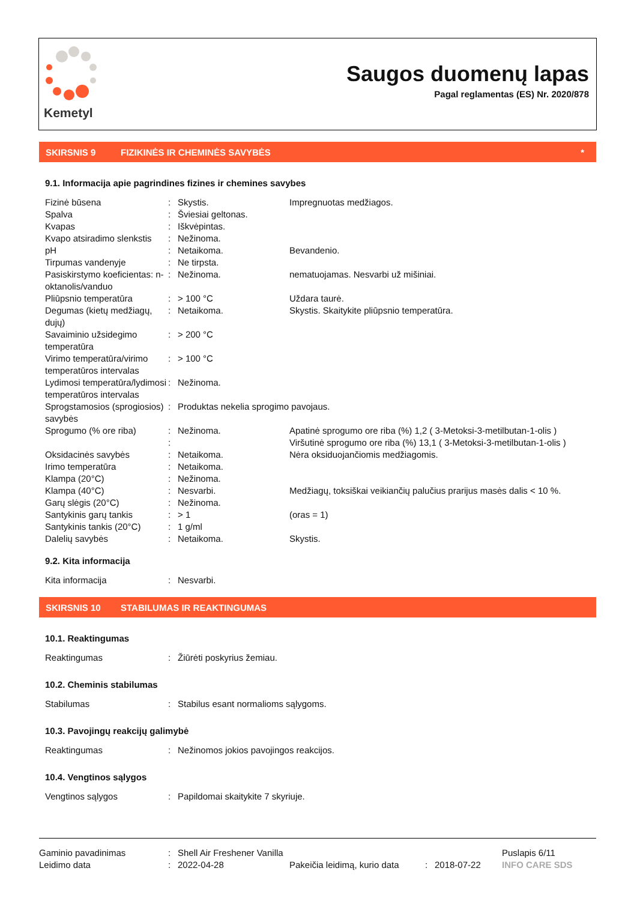Kemetyl
Saugos duomenų lapas
Pagal reglamentas (ES) Nr. 2020/878
SKIRSNIS 9 FIZIKINĖS IR CHEMINĖS SAVYBĖS *
9.1. Informacija apie pagrindines fizines ir chemines savybes
| Fizinė būsena | : | Skystis. | Impregnuotas medžiagos. |
| Spalva | : | Šviesiai geltonas. | |
| Kvapas | : | Iškvėpintas. | |
| Kvapo atsiradimo slenkstis | : | Nežinoma. | |
| pH | : | Netaikoma. | Bevandenio. |
| Tirpumas vandenyje | : | Ne tirpsta. | |
| Pasiskirstymo koeficientas: n-oktanolis/vanduo | : | Nežinoma. | nematuojamas. Nesvarbi už mišiniai. |
| Pliūpsnio temperatūra | : | > 100 °C | Uždara taurė. |
| Degumas (kietų medžiagų, dujų) | : | Netaikoma. | Skystis. Skaitykite pliūpsnio temperatūra. |
| Savaiminio užsidegimo temperatūra | : | > 200 °C | |
| Virimo temperatūra/virimo temperatūros intervalas | : | > 100 °C | |
| Lydimosi temperatūra/ly­dimosi temperatūros inter­valas | : | Nežinoma. | |
| Sprogstamosios (sprogio­sios) savybės | : | Produktas nekelia sprogimo pavojaus. | |
| Sprogumo (% ore riba) | : : | Nežinoma. | Apatinė sprogumo ore riba (%) 1,2 ( 3-Metoksi-3-metilbutan-1-olis ) Viršutinė sprogumo ore riba (%) 13,1 ( 3-Metoksi-3-metilbutan-1-olis ) |
| Oksidacinės savybės | : | Netaikoma. | Nėra oksiduojančiomis medžiagomis. |
| Irimo temperatūra | : | Netaikoma. | |
| Klampa (20°C) | : | Nežinoma. | |
| Klampa (40°C) | : | Nesvarbi. | Medžiagų, toksiškai veikiančių palučius prarijus masės dalis < 10 %. |
| Garų slėgis (20°C) | : | Nežinoma. | |
| Santykinis garų tankis | : | > 1 | (oras = 1) |
| Santykinis tankis (20°C) | : | 1 g/ml | |
| Dalelių savybės | : | Netaikoma. | Skystis. |
9.2. Kita informacija
| Kita informacija | : | Nesvarbi. |
SKIRSNIS 10 STABILUMAS IR REAKTINGUMAS
10.1. Reaktingumas
| Reaktingumas | : | Žiūrėti poskyrius žemiau. |
10.2. Cheminis stabilumas
| Stabilumas | : | Stabilus esant normalioms sąlygoms. |
10.3. Pavojingų reakcijų galimybė
| Reaktingumas | : | Nežinomos jokios pavojingos reakcijos. |
10.4. Vengtinos sąlygos
| Vengtinos sąlygos | : | Papildomai skaitykite 7 skyriuje. |
| Gaminio pavadinimas | : | Shell Air Freshener Vanilla | | | | Puslapis 6/11 |
| Leidimo data | : | 2022-04-28 | Pakeičia leidimą, kurio data | : | 2018-07-22 | INFO CARE SDS |